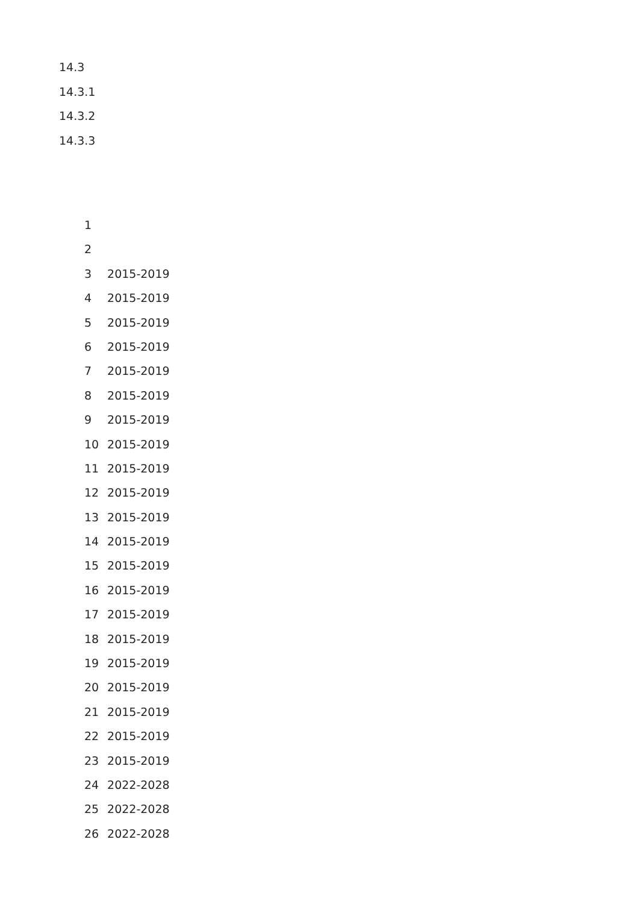14.3
14.3.1
14.3.2
14.3.3
1
2
3 2015-2019
4 2015-2019
5 2015-2019
6 2015-2019
7 2015-2019
8 2015-2019
9 2015-2019
10 2015-2019
11 2015-2019
12 2015-2019
13 2015-2019
14 2015-2019
15 2015-2019
16 2015-2019
17 2015-2019
18 2015-2019
19 2015-2019
20 2015-2019
21 2015-2019
22 2015-2019
23 2015-2019
24 2022-2028
25 2022-2028
26 2022-2028